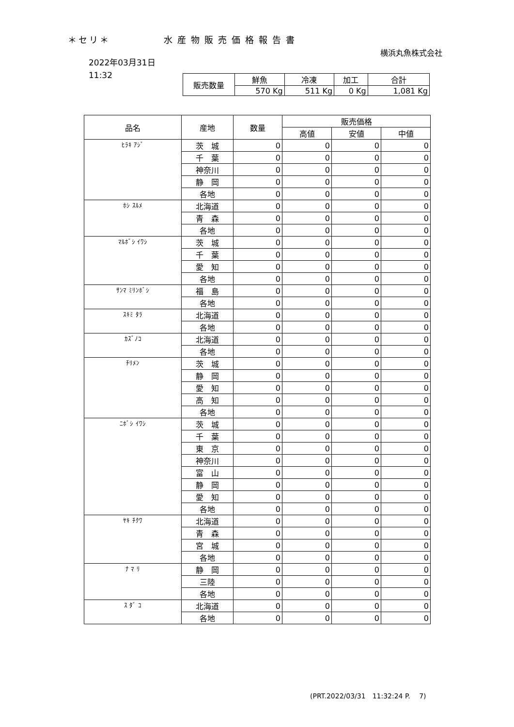＊セリ＊ 水産物販売価格報告書
横浜丸魚株式会社
2022年03月31日
11:32
| 販売数量 | 鮮魚 | 冷凍 | 加工 | 合計 |
| | 570 Kg | 511 Kg | 0 Kg | 1,081 Kg |
| 品名 | 産地 | 数量 | 販売価格 | | |
| --- | --- | --- | --- | --- | --- |
| | | | 高値 | 安値 | 中値 |
| ﾋﾗｷ ｱｼﾞ | 茨 城 | 0 | 0 | 0 | 0 |
| | 千 葉 | 0 | 0 | 0 | 0 |
| | 神奈川 | 0 | 0 | 0 | 0 |
| | 静 岡 | 0 | 0 | 0 | 0 |
| | 各地 | 0 | 0 | 0 | 0 |
| ﾎｼ ｽﾙﾒ | 北海道 | 0 | 0 | 0 | 0 |
| | 青 森 | 0 | 0 | 0 | 0 |
| | 各地 | 0 | 0 | 0 | 0 |
| ﾏﾙﾎﾞｼ ｲﾜｼ | 茨 城 | 0 | 0 | 0 | 0 |
| | 千 葉 | 0 | 0 | 0 | 0 |
| | 愛 知 | 0 | 0 | 0 | 0 |
| | 各地 | 0 | 0 | 0 | 0 |
| ｻﾝﾏ ﾐﾘﾝﾎﾞｼ | 福 島 | 0 | 0 | 0 | 0 |
| | 各地 | 0 | 0 | 0 | 0 |
| ｽｷﾐ ﾀﾗ | 北海道 | 0 | 0 | 0 | 0 |
| | 各地 | 0 | 0 | 0 | 0 |
| ｶｽﾞﾉｺ | 北海道 | 0 | 0 | 0 | 0 |
| | 各地 | 0 | 0 | 0 | 0 |
| ﾁﾘﾒﾝ | 茨 城 | 0 | 0 | 0 | 0 |
| | 静 岡 | 0 | 0 | 0 | 0 |
| | 愛 知 | 0 | 0 | 0 | 0 |
| | 高 知 | 0 | 0 | 0 | 0 |
| | 各地 | 0 | 0 | 0 | 0 |
| ﾆﾎﾞｼ ｲﾜｼ | 茨 城 | 0 | 0 | 0 | 0 |
| | 千 葉 | 0 | 0 | 0 | 0 |
| | 東 京 | 0 | 0 | 0 | 0 |
| | 神奈川 | 0 | 0 | 0 | 0 |
| | 富 山 | 0 | 0 | 0 | 0 |
| | 静 岡 | 0 | 0 | 0 | 0 |
| | 愛 知 | 0 | 0 | 0 | 0 |
| | 各地 | 0 | 0 | 0 | 0 |
| ﾔｷ ﾁｸﾜ | 北海道 | 0 | 0 | 0 | 0 |
| | 青 森 | 0 | 0 | 0 | 0 |
| | 宮 城 | 0 | 0 | 0 | 0 |
| | 各地 | 0 | 0 | 0 | 0 |
| ﾅ ﾏ ﾘ | 静 岡 | 0 | 0 | 0 | 0 |
| | 三陸 | 0 | 0 | 0 | 0 |
| | 各地 | 0 | 0 | 0 | 0 |
| ｽ ﾀﾞ ｺ | 北海道 | 0 | 0 | 0 | 0 |
| | 各地 | 0 | 0 | 0 | 0 |
(PRT.2022/03/31　11:32:24 P.　 7)